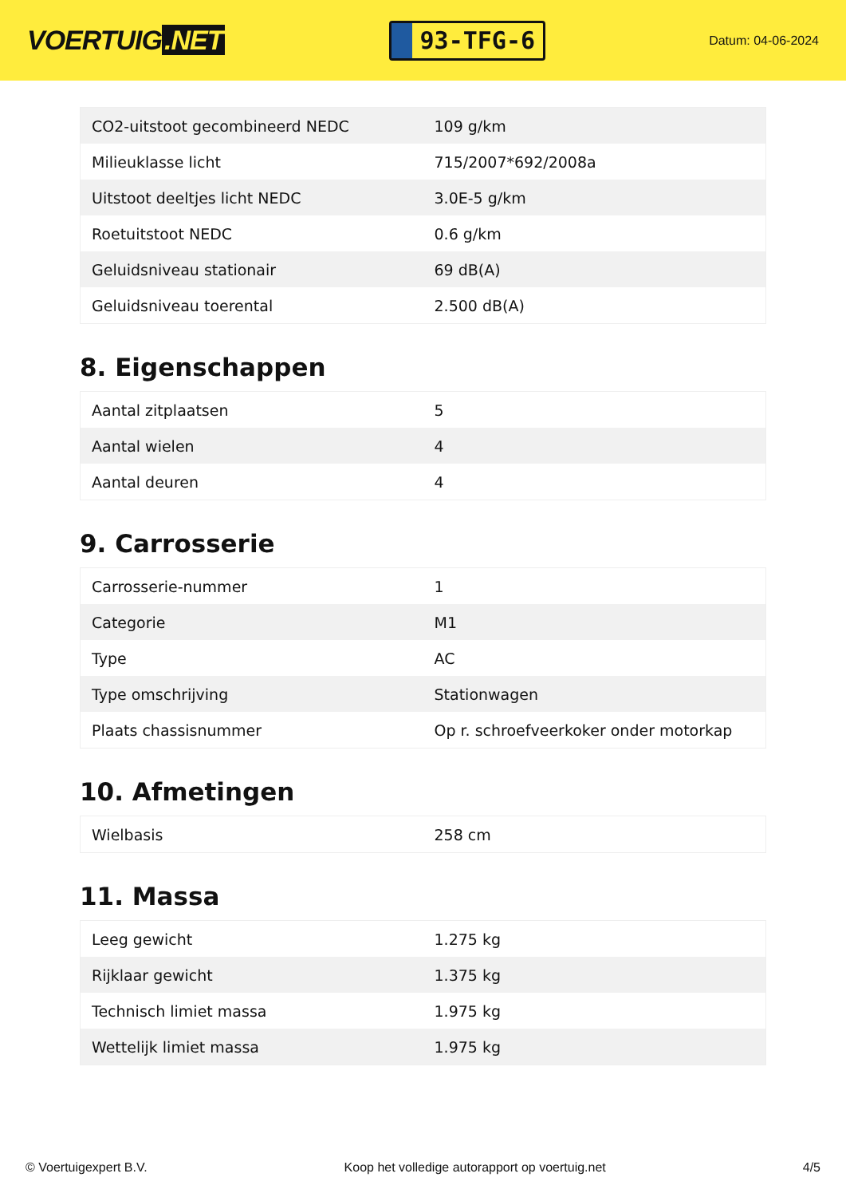VOERTUIG.NET
93-TFG-6
Datum: 04-06-2024
| CO2-uitstoot gecombineerd NEDC | 109 g/km |
| Milieuklasse licht | 715/2007*692/2008a |
| Uitstoot deeltjes licht NEDC | 3.0E-5 g/km |
| Roetuitstoot NEDC | 0.6 g/km |
| Geluidsniveau stationair | 69 dB(A) |
| Geluidsniveau toerental | 2.500 dB(A) |
8. Eigenschappen
| Aantal zitplaatsen | 5 |
| Aantal wielen | 4 |
| Aantal deuren | 4 |
9. Carrosserie
| Carrosserie-nummer | 1 |
| Categorie | M1 |
| Type | AC |
| Type omschrijving | Stationwagen |
| Plaats chassisnummer | Op r. schroefveerkoker onder motorkap |
10. Afmetingen
| Wielbasis | 258 cm |
11. Massa
| Leeg gewicht | 1.275 kg |
| Rijklaar gewicht | 1.375 kg |
| Technisch limiet massa | 1.975 kg |
| Wettelijk limiet massa | 1.975 kg |
© Voertuigexpert B.V. Koop het volledige autorapport op voertuig.net 4/5